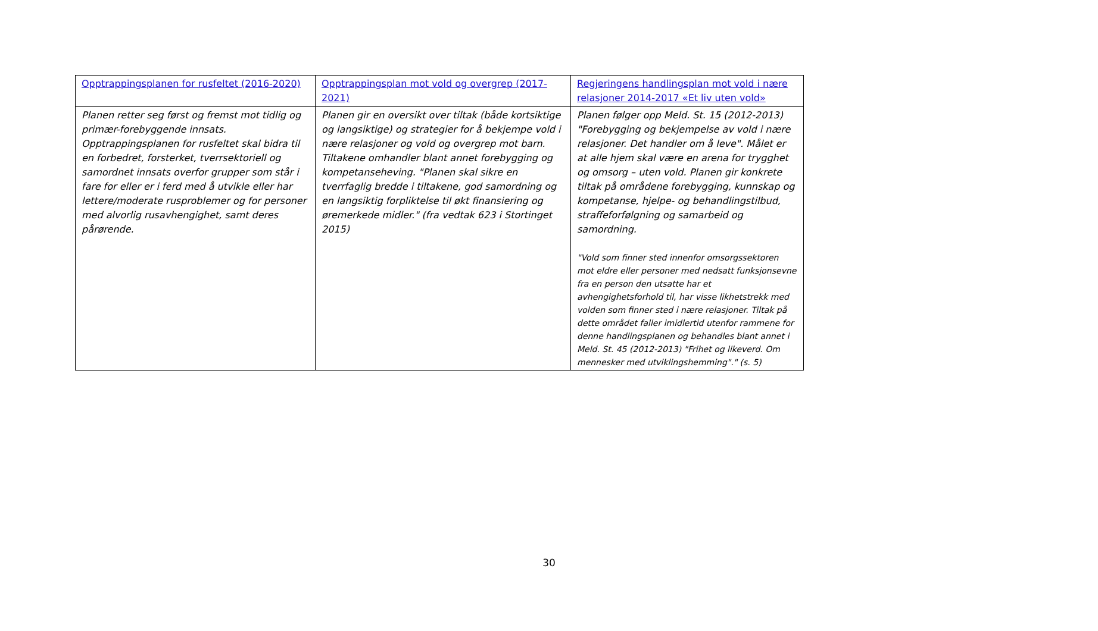| Opptrappingsplanen for rusfeltet (2016-2020) | Opptrappingsplan mot vold og overgrep (2017-2021) | Regjeringens handlingsplan mot vold i nære relasjoner 2014-2017 «Et liv uten vold» |
| Planen retter seg først og fremst mot tidlig og primær-forebyggende innsats. Opptrappingsplanen for rusfeltet skal bidra til en forbedret, forsterket, tverrsektoriell og samordnet innsats overfor grupper som står i fare for eller er i ferd med å utvikle eller har lettere/moderate rusproblemer og for personer med alvorlig rusavhengighet, samt deres pårørende. | Planen gir en oversikt over tiltak (både kortsiktige og langsiktige) og strategier for å bekjempe vold i nære relasjoner og vold og overgrep mot barn. Tiltakene omhandler blant annet forebygging og kompetanseheving. "Planen skal sikre en tverrfaglig bredde i tiltakene, god samordning og en langsiktig forpliktelse til økt finansiering og øremerkede midler." (fra vedtak 623 i Stortinget 2015) | Planen følger opp Meld. St. 15 (2012-2013) "Forebygging og bekjempelse av vold i nære relasjoner. Det handler om å leve". Målet er at alle hjem skal være en arena for trygghet og omsorg – uten vold. Planen gir konkrete tiltak på områdene forebygging, kunnskap og kompetanse, hjelpe- og behandlingstilbud, straffeforfølgning og samarbeid og samordning. "Vold som finner sted innenfor omsorgssektoren mot eldre eller personer med nedsatt funksjonsevne fra en person den utsatte har et avhengighetsforhold til, har visse likhetstrekk med volden som finner sted i nære relasjoner. Tiltak på dette området faller imidlertid utenfor rammene for denne handlingsplanen og behandles blant annet i Meld. St. 45 (2012-2013) "Frihet og likeverd. Om mennesker med utviklingshemming"." (s. 5) |
30